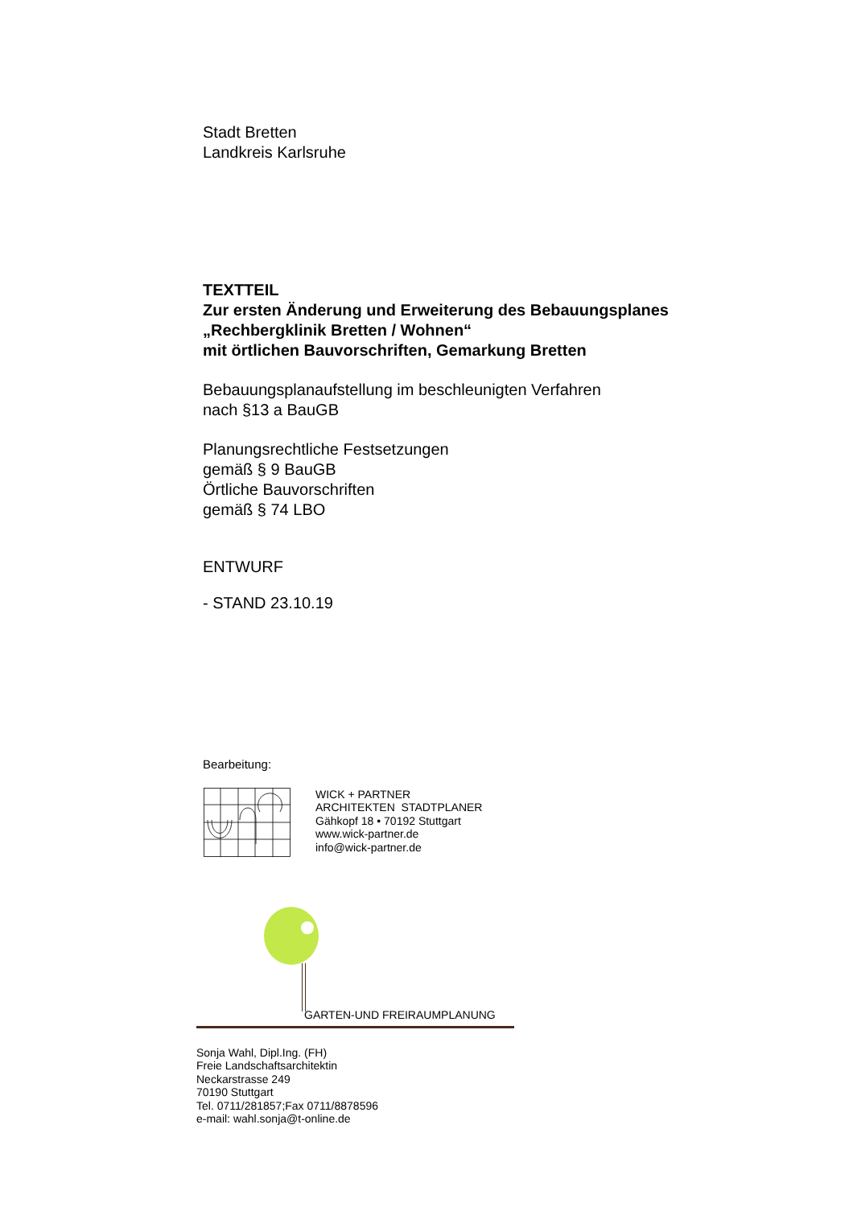Stadt Bretten
Landkreis Karlsruhe
TEXTTEIL
Zur ersten Änderung und Erweiterung des Bebauungsplanes
„Rechbergklinik Bretten / Wohnen“
mit örtlichen Bauvorschriften, Gemarkung Bretten
Bebauungsplanaufstellung im beschleunigten Verfahren
nach §13 a BauGB
Planungsrechtliche Festsetzungen
gemäß § 9 BauGB
Örtliche Bauvorschriften
gemäß § 74 LBO
ENTWURF
- STAND 23.10.19
Bearbeitung:
WICK + PARTNER
ARCHITEKTEN STADTPLANER
Gähkopf 18 • 70192 Stuttgart
www.wick-partner.de
info@wick-partner.de
GARTEN-UND FREIRAUMPLANUNG
Sonja Wahl, Dipl.Ing. (FH)
Freie Landschaftsarchitektin
Neckarstrasse 249
70190 Stuttgart
Tel. 0711/281857;Fax 0711/8878596
e-mail: wahl.sonja@t-online.de